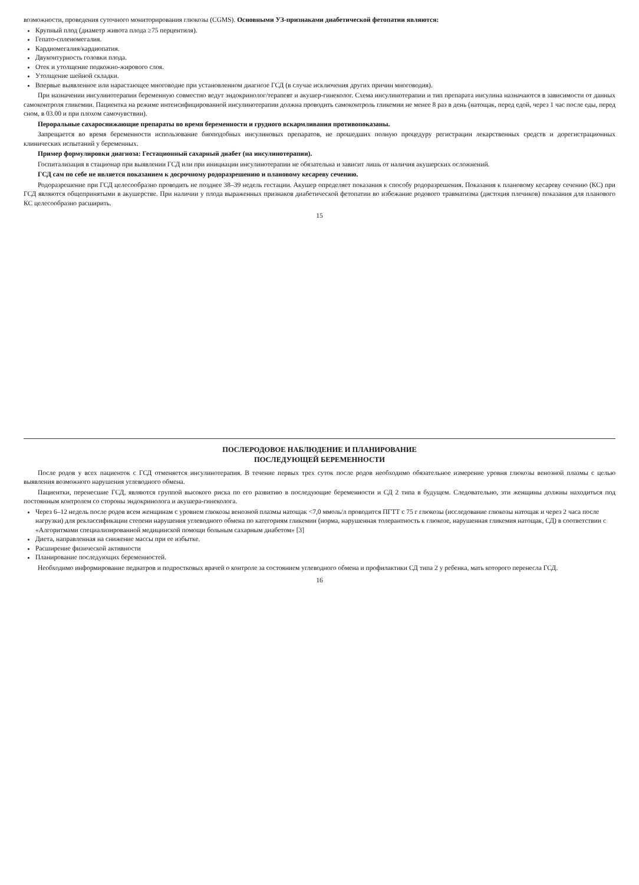возможности, проведения суточного мониторирования глюкозы (CGMS). Основными УЗ-признаками диабетической фетопатии являются:
Крупный плод (диаметр живота плода ≥75 перцентиля).
Гепато-спленомегалия.
Кардиомегалия/кардиопатия.
Двуконтурность головки плода.
Отек и утолщение подкожно-жирового слоя.
Утолщение шейной складки.
Впервые выявленное или нарастающее многоводие при установленном диагнозе ГСД (в случае исключения других причин многоводия).
При назначении инсулинотерапии беременную совместно ведут эндокринолог/терапевт и акушер-гинеколог. Схема инсулинотерапии и тип препарата инсулина назначаются в зависимости от данных самоконтроля гликемии. Пациентка на режиме интенсифицированной инсулинотерапии должна проводить самоконтроль гликемии не менее 8 раз в день (натощак, перед едой, через 1 час после еды, перед сном, в 03.00 и при плохом самочувствии).
Пероральные сахароснижающие препараты во время беременности и грудного вскармливания противопоказаны.
Запрещается во время беременности использование биоподобных инсулиновых препаратов, не прошедших полную процедуру регистрации лекарственных средств и дорегистрационных клинических испытаний у беременных.
Пример формулировки диагноза: Гестационный сахарный диабет (на инсулинотерапии).
Госпитализация в стационар при выявлении ГСД или при инициации инсулинотерапии не обязательна и зависит лишь от наличия акушерских осложнений.
ГСД сам по себе не является показанием к досрочному родоразрешению и плановому кесареву сечению.
Родоразрешение при ГСД целесообразно проводить не позднее 38–39 недель гестации. Акушер определяет показания к способу родоразрешения. Показания к плановому кесареву сечению (КС) при ГСД являются общепринятыми в акушерстве. При наличии у плода выраженных признаков диабетической фетопатии во избежание родового травматизма (дистоция плечиков) показания для планового КС целесообразно расширить.
15
ПОСЛЕРОДОВОЕ НАБЛЮДЕНИЕ И ПЛАНИРОВАНИЕ
ПОСЛЕДУЮЩЕЙ БЕРЕМЕННОСТИ
После родов у всех пациенток с ГСД отменяется инсулинотерапия. В течение первых трех суток после родов необходимо обязательное измерение уровня глюкозы венозной плазмы с целью выявления возможного нарушения углеводного обмена.
Пациентки, перенесшие ГСД, являются группой высокого риска по его развитию в последующие беременности и СД 2 типа в будущем. Следовательно, эти женщины должны находиться под постоянным контролем со стороны эндокринолога и акушера-гинеколога.
Через 6–12 недель после родов всем женщинам с уровнем глюкозы венозной плазмы натощак <7,0 ммоль/л проводится ПГТТ с 75 г глюкозы (исследование глюкозы натощак и через 2 часа после нагрузки) для реклассификации степени нарушения углеводного обмена по категориям гликемии (норма, нарушенная толерантность к глюкозе, нарушенная гликемия натощак, СД) в соответствии с «Алгоритмами специализированной медицинской помощи больным сахарным диабетом» [3]
Диета, направленная на снижение массы при ее избытке.
Расширение физической активности
Планирование последующих беременностей.
Необходимо информирование педиатров и подростковых врачей о контроле за состоянием углеводного обмена и профилактики СД типа 2 у ребенка, мать которого перенесла ГСД.
16